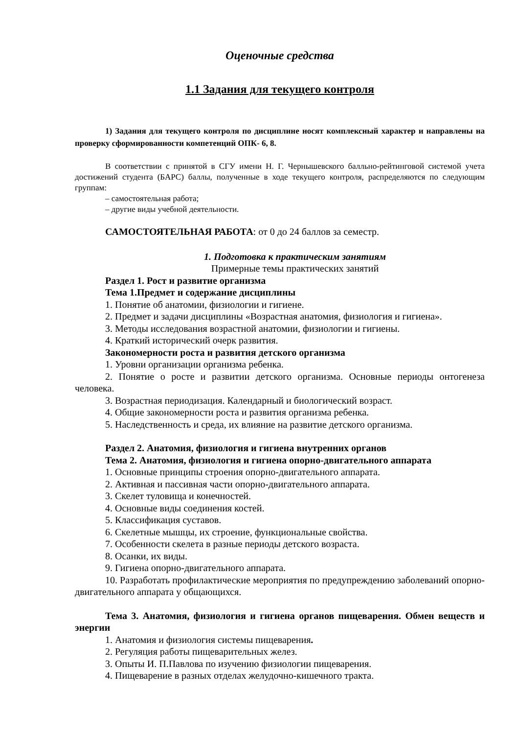Оценочные средства
1.1 Задания для текущего контроля
1) Задания для текущего контроля по дисциплине носят комплексный характер и направлены на проверку сформированности компетенций ОПК- 6, 8.
В соответствии с принятой в СГУ имени Н. Г. Чернышевского балльно-рейтинговой системой учета достижений студента (БАРС) баллы, полученные в ходе текущего контроля, распределяются по следующим группам:
– самостоятельная работа;
– другие виды учебной деятельности.
САМОСТОЯТЕЛЬНАЯ РАБОТА: от 0 до 24 баллов за семестр.
1. Подготовка к практическим занятиям
Примерные темы практических занятий
Раздел 1. Рост и развитие организма
Тема 1.Предмет и содержание дисциплины
1. Понятие об анатомии, физиологии и гигиене.
2. Предмет и задачи дисциплины «Возрастная анатомия, физиология и гигиена».
3. Методы исследования возрастной анатомии, физиологии и гигиены.
4. Краткий исторический очерк развития.
Закономерности роста и развития детского организма
1. Уровни организации организма ребенка.
2. Понятие о росте и развитии детского организма. Основные периоды онтогенеза человека.
3. Возрастная периодизация. Календарный и биологический возраст.
4. Общие закономерности роста и развития организма ребенка.
5. Наследственность и среда, их влияние на развитие детского организма.
Раздел 2. Анатомия, физиология и гигиена внутренних органов
Тема 2. Анатомия, физиология и гигиена опорно-двигательного аппарата
1. Основные принципы строения опорно-двигательного аппарата.
2. Активная и пассивная части опорно-двигательного аппарата.
3. Скелет туловища и конечностей.
4. Основные виды соединения костей.
5. Классификация суставов.
6. Скелетные мышцы, их строение, функциональные свойства.
7. Особенности скелета в разные периоды детского возраста.
8. Осанки, их виды.
9. Гигиена опорно-двигательного аппарата.
10. Разработать профилактические мероприятия по предупреждению заболеваний опорно-двигательного аппарата у общающихся.
Тема 3. Анатомия, физиология и гигиена органов пищеварения. Обмен веществ и энергии
1. Анатомия и физиология системы пищеварения.
2. Регуляция работы пищеварительных желез.
3. Опыты И. П.Павлова по изучению физиологии пищеварения.
4. Пищеварение в разных отделах желудочно-кишечного тракта.